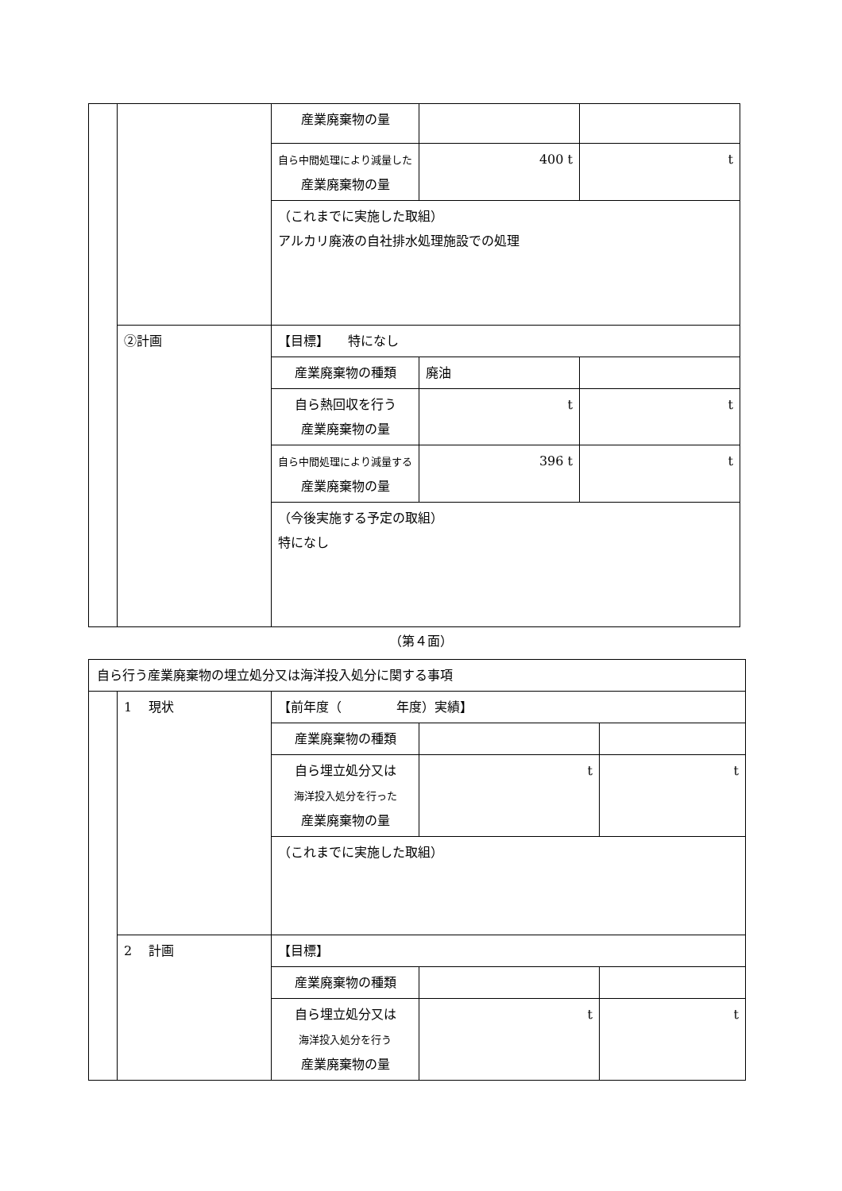| | | 産業廃棄物の量 | | |
| | | 自ら中間処理により減量した 産業廃棄物の量 | 400 t | t |
| | | （これまでに実施した取組） アルカリ廃液の自社排水処理施設での処理 | | |
| | ②計画 | 【目標】 特になし | | |
| | | 産業廃棄物の種類 | 廃油 | |
| | | 自ら熱回収を行う 産業廃棄物の量 | t | t |
| | | 自ら中間処理により減量する 産業廃棄物の量 | 396 t | t |
| | | （今後実施する予定の取組） 特になし | | |
（第４面）
| 自ら行う産業廃棄物の埋立処分又は海洋投入処分に関する事項 | | | | |
| | 1 現状 | 【前年度（ 年度）実績】 | | |
| | | 産業廃棄物の種類 | | |
| | | 自ら埋立処分又は 海洋投入処分を行った 産業廃棄物の量 | t | t |
| | | （これまでに実施した取組） | | |
| | 2 計画 | 【目標】 | | |
| | | 産業廃棄物の種類 | | |
| | | 自ら埋立処分又は 海洋投入処分を行う 産業廃棄物の量 | t | t |